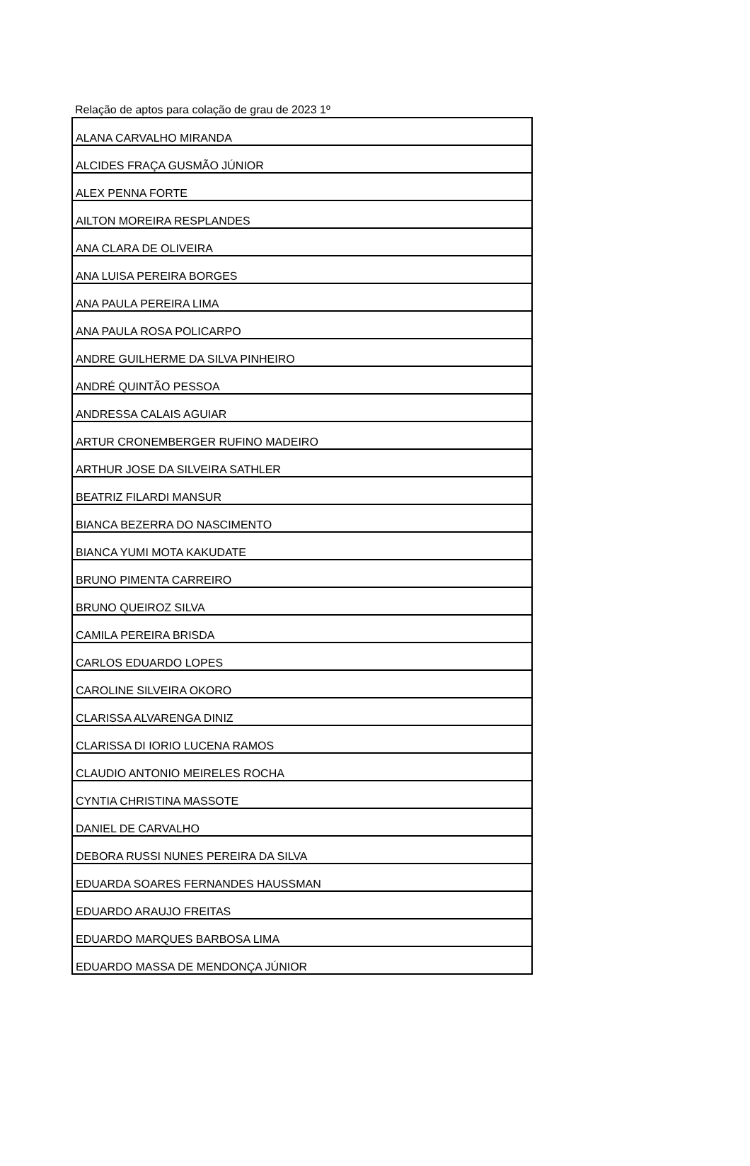Relação de aptos para colação de grau de 2023 1º
| ALANA CARVALHO MIRANDA |
| ALCIDES FRAÇA GUSMÃO JÚNIOR |
| ALEX PENNA FORTE |
| AILTON MOREIRA RESPLANDES |
| ANA CLARA DE OLIVEIRA |
| ANA LUISA PEREIRA BORGES |
| ANA PAULA PEREIRA LIMA |
| ANA PAULA ROSA POLICARPO |
| ANDRE GUILHERME DA SILVA PINHEIRO |
| ANDRÉ QUINTÃO PESSOA |
| ANDRESSA CALAIS AGUIAR |
| ARTUR CRONEMBERGER RUFINO MADEIRO |
| ARTHUR JOSE DA SILVEIRA SATHLER |
| BEATRIZ FILARDI MANSUR |
| BIANCA BEZERRA DO NASCIMENTO |
| BIANCA YUMI MOTA KAKUDATE |
| BRUNO PIMENTA CARREIRO |
| BRUNO QUEIROZ SILVA |
| CAMILA PEREIRA BRISDA |
| CARLOS EDUARDO LOPES |
| CAROLINE SILVEIRA OKORO |
| CLARISSA ALVARENGA DINIZ |
| CLARISSA DI IORIO LUCENA RAMOS |
| CLAUDIO ANTONIO MEIRELES ROCHA |
| CYNTIA CHRISTINA MASSOTE |
| DANIEL DE CARVALHO |
| DEBORA RUSSI NUNES PEREIRA DA SILVA |
| EDUARDA SOARES FERNANDES HAUSSMAN |
| EDUARDO ARAUJO FREITAS |
| EDUARDO MARQUES BARBOSA LIMA |
| EDUARDO MASSA DE MENDONÇA JÚNIOR |